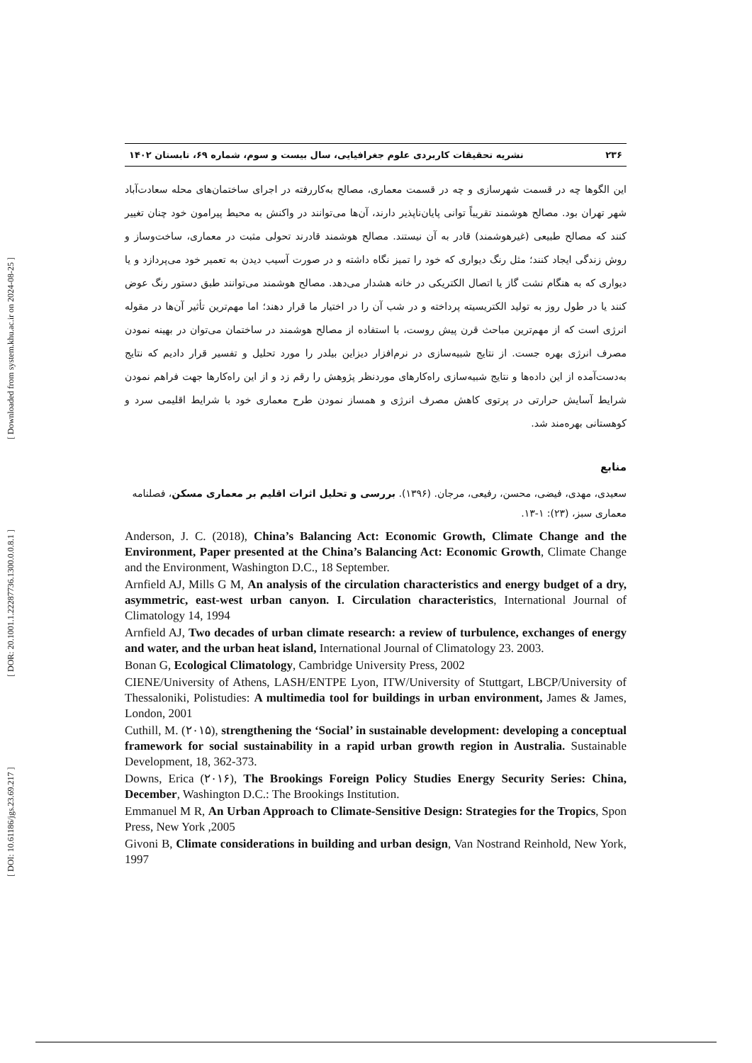[ DOI: 10.61186/jgs.23.69.217 ] [ DOR: 20.1001.1.22287736.1300.0.0.8.1 ] [ Downloaded from system.khu.ac.ir on 2024-08-25 ]
۲۳۶ نشریه تحقیقات کاربردی علوم جغرافیایی، سال بیست و سوم، شماره ۶۹، تابستان ۱۴۰۲
این الگوها چه در قسمت شهرسازی و چه در قسمت معماری، مصالح به‌کاررفته در اجرای ساختمان‌های محله سعادت‌آباد شهر تهران بود. مصالح هوشمند تقریباً توانی پایان‌ناپذیر دارند، آن‌ها می‌توانند در واکنش به محیط پیرامون خود چنان تغییر کنند که مصالح طبیعی (غیرهوشمند) قادر به آن نیستند. مصالح هوشمند قادرند تحولی مثبت در معماری، ساخت‌وساز و روش زندگی ایجاد کنند؛ مثل رنگ دیواری که خود را تمیز نگاه داشته و در صورت آسیب دیدن به تعمیر خود می‌پردازد و یا دیواری که به هنگام نشت گاز یا اتصال الکتریکی در خانه هشدار می‌دهد. مصالح هوشمند می‌توانند طبق دستور رنگ عوض کنند یا در طول روز به تولید الکتریسیته پرداخته و در شب آن را در اختیار ما قرار دهند؛ اما مهم‌ترین تأثیر آن‌ها در مقوله انرژی است که از مهم‌ترین مباحث قرن پیش روست، با استفاده از مصالح هوشمند در ساختمان می‌توان در بهینه نمودن مصرف انرژی بهره جست. از نتایج شبیه‌سازی در نرم‌افزار دیزاین بیلدر را مورد تحلیل و تفسیر قرار دادیم که نتایج به‌دست‌آمده از این داده‌ها و نتایج شبیه‌سازی راه‌کارهای موردنظر پژوهش را رقم زد و از این راه‌کارها جهت فراهم نمودن شرایط آسایش حرارتی در پرتوی کاهش مصرف انرژی و همساز نمودن طرح معماری خود با شرایط اقلیمی سرد و کوهستانی بهره‌مند شد.
منابع
سعیدی، مهدی، فیضی، محسن، رفیعی، مرجان. (۱۳۹۶). بررسی و تحلیل اثرات اقلیم بر معماری مسکن، فصلنامه معماری سبز، (۲۳): ۱-۱۳.
Anderson, J. C. (2018), China’s Balancing Act: Economic Growth, Climate Change and the Environment, Paper presented at the China’s Balancing Act: Economic Growth, Climate Change and the Environment, Washington D.C., 18 September.
Arnfield AJ, Mills G M, An analysis of the circulation characteristics and energy budget of a dry, asymmetric, east-west urban canyon. I. Circulation characteristics, International Journal of Climatology 14, 1994
Arnfield AJ, Two decades of urban climate research: a review of turbulence, exchanges of energy and water, and the urban heat island, International Journal of Climatology 23. 2003.
Bonan G, Ecological Climatology, Cambridge University Press, 2002
CIENE/University of Athens, LASH/ENTPE Lyon, ITW/University of Stuttgart, LBCP/University of Thessaloniki, Polistudies: A multimedia tool for buildings in urban environment, James & James, London, 2001
Cuthill, M. (۲۰۱۵), strengthening the ‘Social’ in sustainable development: developing a conceptual framework for social sustainability in a rapid urban growth region in Australia. Sustainable Development, 18, 362-373.
Downs, Erica (۲۰۱۶), The Brookings Foreign Policy Studies Energy Security Series: China, December, Washington D.C.: The Brookings Institution.
Emmanuel M R, An Urban Approach to Climate-Sensitive Design: Strategies for the Tropics, Spon Press, New York ,2005
Givoni B, Climate considerations in building and urban design, Van Nostrand Reinhold, New York, 1997